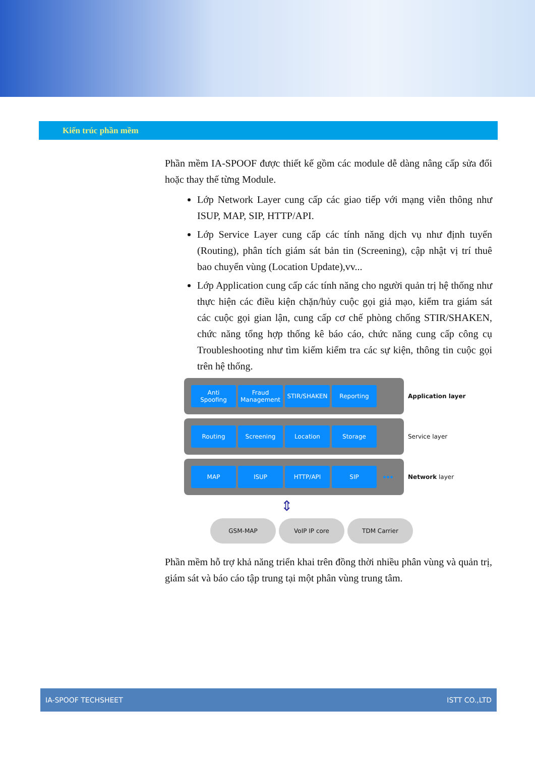Kiến trúc phần mềm
Phần mềm IA-SPOOF được thiết kế gồm các module dễ dàng nâng cấp sửa đổi hoặc thay thế từng Module.
Lớp Network Layer cung cấp các giao tiếp với mạng viễn thông như ISUP, MAP, SIP, HTTP/API.
Lớp Service Layer cung cấp các tính năng dịch vụ như định tuyến (Routing), phân tích giám sát bản tin (Screening), cập nhật vị trí thuê bao chuyển vùng (Location Update),vv...
Lớp Application cung cấp các tính năng cho người quản trị hệ thống như thực hiện các điều kiện chặn/hủy cuộc gọi giả mạo, kiểm tra giám sát các cuộc gọi gian lận, cung cấp cơ chế phòng chống STIR/SHAKEN, chức năng tổng hợp thống kê báo cáo, chức năng cung cấp công cụ Troubleshooting như tìm kiếm kiểm tra các sự kiện, thông tin cuộc gọi trên hệ thống.
Anti
Spoofing
Fraud
Management
STIR/SHAKEN Reporting
Application layer
Routing Screening Location Storage
Service layer
MAP ISUP HTTP/API SIP
•••
Network layer
⇕
GSM-MAP VoIP IP core TDM Carrier
Phần mềm hỗ trợ khả năng triển khai trên đồng thời nhiều phân vùng và quản trị, giám sát và báo cáo tập trung tại một phân vùng trung tâm.
IA-SPOOF TECHSHEET ISTT CO.,LTD